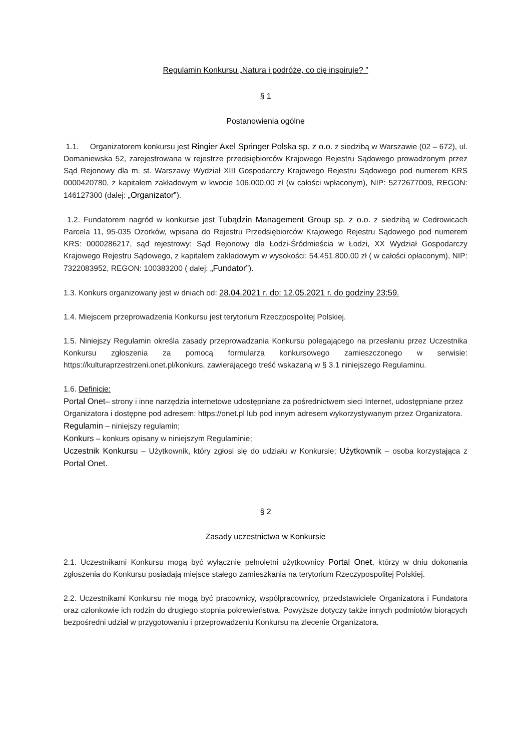Regulamin Konkursu „Natura i podróże, co cię inspiruje? ”
§ 1
Postanowienia ogólne
1.1. Organizatorem konkursu jest Ringier Axel Springer Polska sp. z o.o. z siedzibą w Warszawie (02 – 672), ul. Domaniewska 52, zarejestrowana w rejestrze przedsiębiorców Krajowego Rejestru Sądowego prowadzonym przez Sąd Rejonowy dla m. st. Warszawy Wydział XIII Gospodarczy Krajowego Rejestru Sądowego pod numerem KRS 0000420780, z kapitałem zakładowym w kwocie 106.000,00 zł (w całości wpłaconym), NIP: 5272677009, REGON: 146127300 (dalej: „Organizator”).
1.2. Fundatorem nagród w konkursie jest Tubądzin Management Group sp. z o.o. z siedzibą w Cedrowicach Parcela 11, 95-035 Ozorków, wpisana do Rejestru Przedsiębiorców Krajowego Rejestru Sądowego pod numerem KRS: 0000286217, sąd rejestrowy: Sąd Rejonowy dla Łodzi-Śródmieścia w Łodzi, XX Wydział Gospodarczy Krajowego Rejestru Sądowego, z kapitałem zakładowym w wysokości: 54.451.800,00 zł ( w całości opłaconym), NIP: 7322083952, REGON: 100383200 ( dalej: „Fundator”).
1.3. Konkurs organizowany jest w dniach od: 28.04.2021 r. do: 12.05.2021 r. do godziny 23:59.
1.4. Miejscem przeprowadzenia Konkursu jest terytorium Rzeczpospolitej Polskiej.
1.5. Niniejszy Regulamin określa zasady przeprowadzania Konkursu polegającego na przesłaniu przez Uczestnika Konkursu zgłoszenia za pomocą formularza konkursowego zamieszczonego w serwisie: https://kulturaprzestrzeni.onet.pl/konkurs, zawierającego treść wskazaną w § 3.1 niniejszego Regulaminu.
1.6. Definicje:
Portal Onet– strony i inne narzędzia internetowe udostępniane za pośrednictwem sieci Internet, udostępniane przez Organizatora i dostępne pod adresem: https://onet.pl lub pod innym adresem wykorzystywanym przez Organizatora.
Regulamin – niniejszy regulamin;
Konkurs – konkurs opisany w niniejszym Regulaminie;
Uczestnik Konkursu – Użytkownik, który zgłosi się do udziału w Konkursie; Użytkownik – osoba korzystająca z Portal Onet.
§ 2
Zasady uczestnictwa w Konkursie
2.1. Uczestnikami Konkursu mogą być wyłącznie pełnoletni użytkownicy Portal Onet, którzy w dniu dokonania zgłoszenia do Konkursu posiadają miejsce stałego zamieszkania na terytorium Rzeczypospolitej Polskiej.
2.2. Uczestnikami Konkursu nie mogą być pracownicy, współpracownicy, przedstawiciele Organizatora i Fundatora oraz członkowie ich rodzin do drugiego stopnia pokrewieństwa. Powyższe dotyczy także innych podmiotów biorących bezpośredni udział w przygotowaniu i przeprowadzeniu Konkursu na zlecenie Organizatora.